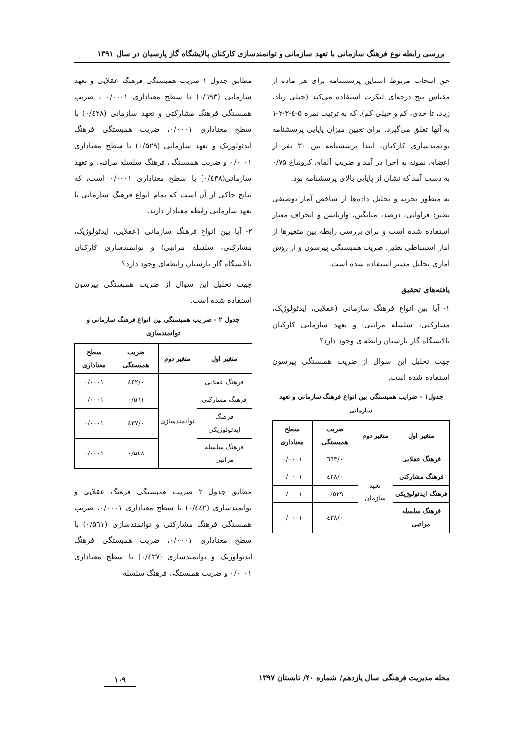بررسی رابطه نوع فرهنگ سازمانی با تعهد سازمانی و توانمندسازی کارکنان پالایشگاه گاز پارسیان در سال ۱۳۹۱
حق انتخاب مربوط استاین پرسشنامه برای هر ماده از مقیاس پنج درجه‌ای لیکرت استفاده می‌کند (خیلی زیاد، زیاد، تا حدی، کم و خیلی کم). که به ترتیب نمره ۵-٤-۳-۲-۱ به آنها تعلق می‌گیرد. برای تعیین میزان پایایی پرسشنامه توانمندسازی کارکنان، ابتدا پرسشنامه بین ۳۰ نفر از اعضای نمونه به اجرا در آمد و ضریب آلفای کرونباخ ۰/۷۵ به دست آمد که نشان از پایایی بالای پرسشنامه بود.
به منظور تجزیه و تحلیل داده‌ها از شاخص آمار توصیفی نظیر: فراوانی، درصد، میانگین، واریانس و انحراف معیار استفاده شده است و برای بررسی رابطه بین متغیرها از آمار استنباطی نظیر: ضریب همبستگی پیرسون و از روش آماری تحلیل مسیر استفاده شده است.
یافته‌های تحقیق
۱- آیا بین انواع فرهنگ سازمانی (عقلایی، ایدئولوژیک، مشارکتی، سلسله مراتبی) و تعهد سازمانی کارکنان پالایشگاه گاز پارسیان رابطه‌ای وجود دارد؟
جهت تحلیل این سوال از ضریب همبستگی پیرسون استفاده شده است.
جدول۱ - ضرایب همبستگی بین انواع فرهنگ سازمانی و تعهد سازمانی
| متغیر اول | متغیر دوم | ضریب همبستگی | سطح معناداری |
| --- | --- | --- | --- |
| فرهنگ عقلایی | تعهد سازمان | ۰/٦۹۳ | ۰/۰۰۰۱ |
| فرهنگ مشارکتی | | ۰/٤۲۸ | ۰/۰۰۰۱ |
| فرهنگ ایدئولوژیکی | | ۰/۵۲۹ | ۰/۰۰۰۱ |
| فرهنگ سلسله مراتبی | | ۰/٤۳۸ | ۰/۰۰۰۱ |
مطابق جدول ۱ ضریب همبستگی فرهنگ عقلایی و تعهد سازمانی (۰/٦۹۳) با سطح معناداری ۰/۰۰۰۱ ، ضریب همبستگی فرهنگ مشارکتی و تعهد سازمانی (۰/٤۲۸) با سطح معناداری ۰/۰۰۰۱، ضریب همبستگی فرهنگ ایدئولوژیک و تعهد سازمانی (۰/۵۲۹) با سطح معناداری ۰/۰۰۰۱ و ضریب همبستگی فرهنگ سلسله مراتبی و تعهد سازمانی(۰/٤۳۸) با سطح معناداری ۰/۰۰۰۱ است، که نتایج حاکی از آن است که تمام انواع فرهنگ سازمانی با تعهد سازمانی رابطه معنادار دارند.
۲- آیا بین انواع فرهنگ سازمانی (عقلایی، ایدئولوژیک، مشارکتی، سلسله مراتبی) و توانمندسازی کارکنان پالایشگاه گاز پارسیان رابطه‌ای وجود دارد؟
جهت تحلیل این سوال از ضریب همبستگی پیرسون استفاده شده است.
جدول ۲ - ضرایب همبستگی بین انواع فرهنگ سازمانی و توانمندسازی
| متغیر اول | متغیر دوم | ضریب همبستگی | سطح معناداری |
| --- | --- | --- | --- |
| فرهنگ عقلایی | توانمندسازی | ۰/٤٤۲ | ۰/۰۰۰۱ |
| فرهنگ مشارکتی | | ۰/۵٦۱ | ۰/۰۰۰۱ |
| فرهنگ ایدئولوژیکی | | ۰/٤۳۷ | ۰/۰۰۰۱ |
| فرهنگ سلسله مراتبی | | ۰/۵٤۸ | ۰/۰۰۰۱ |
مطابق جدول ۲ ضریب همبستگی فرهنگ عقلایی و توانمندسازی (۰/٤٤۲) با سطح معناداری ۰/۰۰۰۱، ضریب همبستگی فرهنگ مشارکتی و توانمندسازی (۰/۵٦۱) با سطح معناداری ۰/۰۰۰۱، ضریب همبستگی فرهنگ ایدئولوژیک و توانمندسازی (۰/٤۳۷) با سطح معناداری ۰/۰۰۰۱ و ضریب همبستگی فرهنگ سلسله
مجله مدیریت فرهنگی سال یازدهم/ شماره ۴۰/ تابستان ۱۳۹۷ ۱۰۹